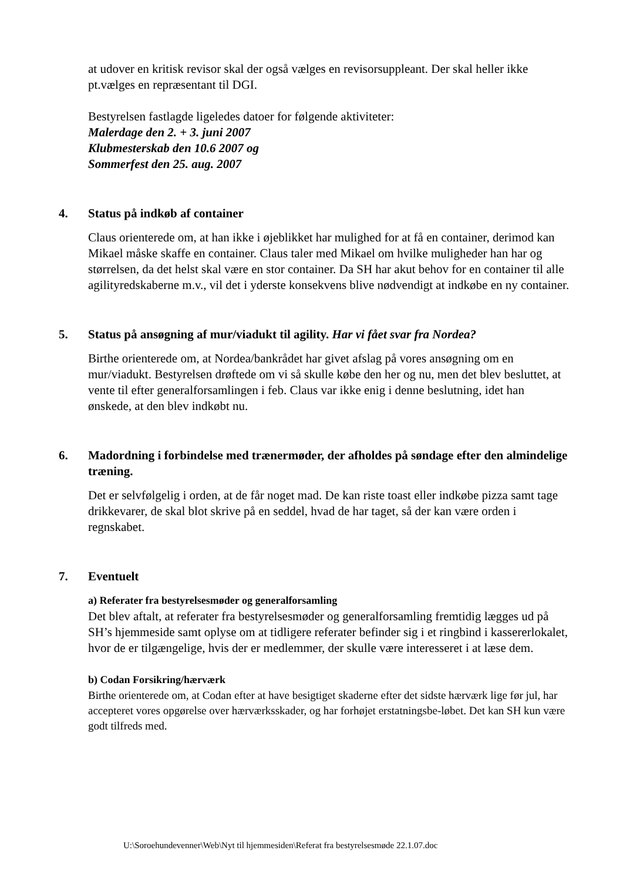at udover en kritisk revisor skal der også vælges en revisorsuppleant. Der skal heller ikke pt.vælges en repræsentant til DGI.
Bestyrelsen fastlagde ligeledes datoer for følgende aktiviteter:
Malerdage den 2. + 3. juni 2007
Klubmesterskab den 10.6 2007 og
Sommerfest den 25. aug. 2007
4. Status på indkøb af container
Claus orienterede om, at han ikke i øjeblikket har mulighed for at få en container, derimod kan Mikael måske skaffe en container. Claus taler med Mikael om hvilke muligheder han har og størrelsen, da det helst skal være en stor container. Da SH har akut behov for en container til alle agilityredskaberne m.v., vil det i yderste konsekvens blive nødvendigt at indkøbe en ny container.
5. Status på ansøgning af mur/viadukt til agility. Har vi fået svar fra Nordea?
Birthe orienterede om, at Nordea/bankrådet har givet afslag på vores ansøgning om en mur/viadukt. Bestyrelsen drøftede om vi så skulle købe den her og nu, men det blev besluttet, at vente til efter generalforsamlingen i feb. Claus var ikke enig i denne beslutning, idet han ønskede, at den blev indkøbt nu.
6. Madordning i forbindelse med trænermøder, der afholdes på søndage efter den almindelige træning.
Det er selvfølgelig i orden, at de får noget mad. De kan riste toast eller indkøbe pizza samt tage drikkevarer, de skal blot skrive på en seddel, hvad de har taget, så der kan være orden i regnskabet.
7. Eventuelt
a) Referater fra bestyrelsesmøder og generalforsamling
Det blev aftalt, at referater fra bestyrelsesmøder og generalforsamling fremtidig lægges ud på SH’s hjemmeside samt oplyse om at tidligere referater befinder sig i et ringbind i kassererlokalet, hvor de er tilgængelige, hvis der er medlemmer, der skulle være interesseret i at læse dem.
b) Codan Forsikring/hærværk
Birthe orienterede om, at Codan efter at have besigtiget skaderne efter det sidste hærværk lige før jul, har accepteret vores opgørelse over hærværksskader, og har forhøjet erstatningsbe-løbet. Det kan SH kun være godt tilfreds med.
U:\Soroehundevenner\Web\Nyt til hjemmesiden\Referat fra bestyrelsesmøde 22.1.07.doc